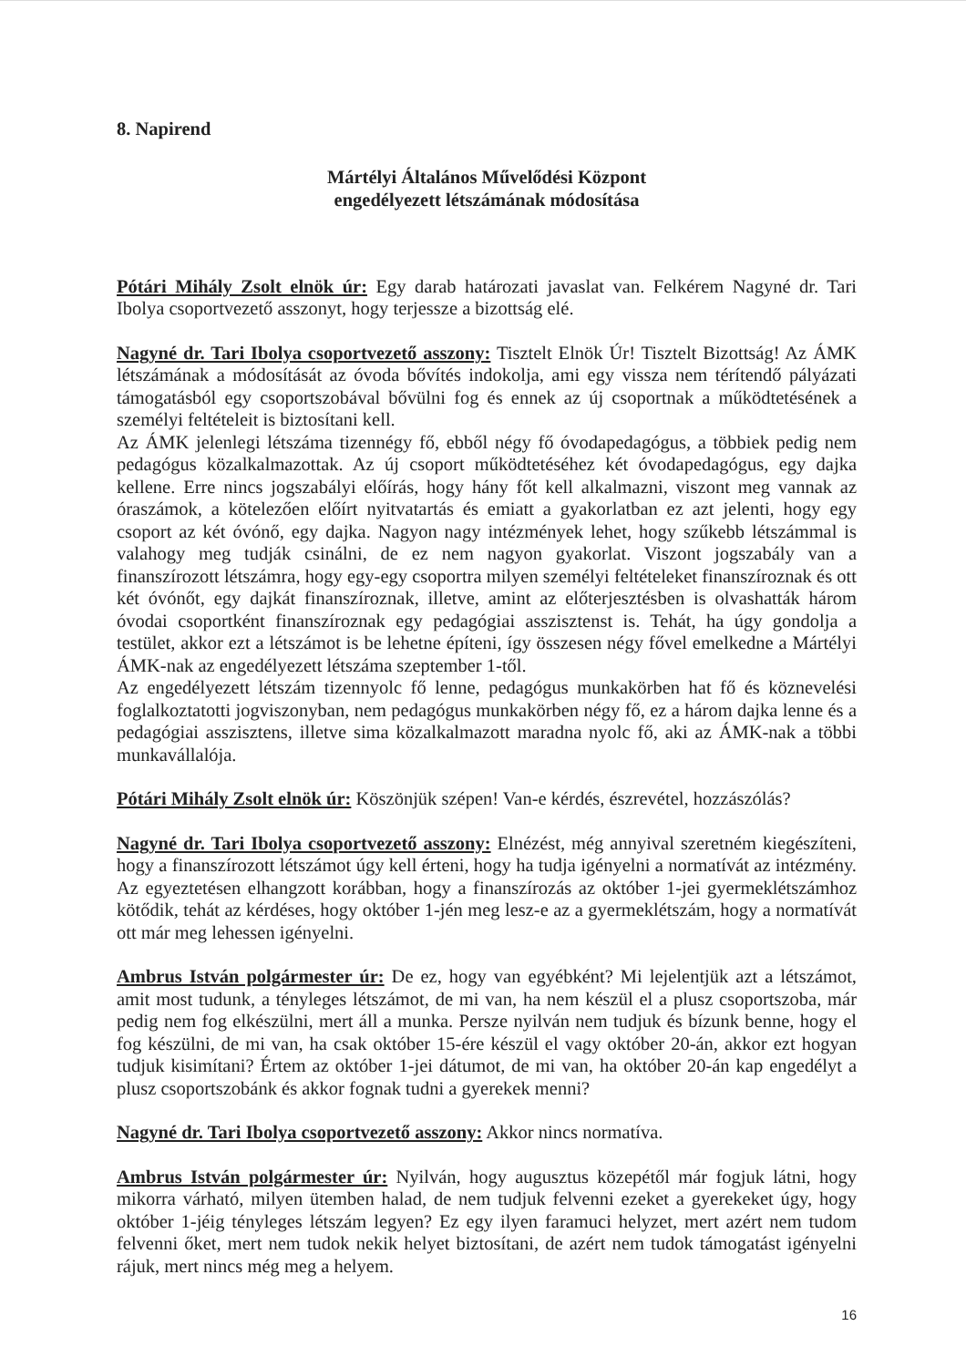8. Napirend
Mártélyi Általános Művelődési Központ
engedélyezett létszámának módosítása
Pótári Mihály Zsolt elnök úr: Egy darab határozati javaslat van. Felkérem Nagyné dr. Tari Ibolya csoportvezető asszonyt, hogy terjessze a bizottság elé.
Nagyné dr. Tari Ibolya csoportvezető asszony: Tisztelt Elnök Úr! Tisztelt Bizottság! Az ÁMK létszámának a módosítását az óvoda bővítés indokolja, ami egy vissza nem térítendő pályázati támogatásból egy csoportszobával bővülni fog és ennek az új csoportnak a működtetésének a személyi feltételeit is biztosítani kell.
Az ÁMK jelenlegi létszáma tizennégy fő, ebből négy fő óvodapedagógus, a többiek pedig nem pedagógus közalkalmazottak. Az új csoport működtetéséhez két óvodapedagógus, egy dajka kellene. Erre nincs jogszabályi előírás, hogy hány főt kell alkalmazni, viszont meg vannak az óraszámok, a kötelezően előírt nyitvatartás és emiatt a gyakorlatban ez azt jelenti, hogy egy csoport az két óvónő, egy dajka. Nagyon nagy intézmények lehet, hogy szűkebb létszámmal is valahogy meg tudják csinálni, de ez nem nagyon gyakorlat. Viszont jogszabály van a finanszírozott létszámra, hogy egy-egy csoportra milyen személyi feltételeket finanszíroznak és ott két óvónőt, egy dajkát finanszíroznak, illetve, amint az előterjesztésben is olvashatták három óvodai csoportként finanszíroznak egy pedagógiai asszisztenst is. Tehát, ha úgy gondolja a testület, akkor ezt a létszámot is be lehetne építeni, így összesen négy fővel emelkedne a Mártélyi ÁMK-nak az engedélyezett létszáma szeptember 1-től.
Az engedélyezett létszám tizennyolc fő lenne, pedagógus munkakörben hat fő és köznevelési foglalkoztatotti jogviszonyban, nem pedagógus munkakörben négy fő, ez a három dajka lenne és a pedagógiai asszisztens, illetve sima közalkalmazott maradna nyolc fő, aki az ÁMK-nak a többi munkavállalója.
Pótári Mihály Zsolt elnök úr: Köszönjük szépen! Van-e kérdés, észrevétel, hozzászólás?
Nagyné dr. Tari Ibolya csoportvezető asszony: Elnézést, még annyival szeretném kiegészíteni, hogy a finanszírozott létszámot úgy kell érteni, hogy ha tudja igényelni a normatívát az intézmény. Az egyeztetésen elhangzott korábban, hogy a finanszírozás az október 1-jei gyermeklétszámhoz kötődik, tehát az kérdéses, hogy október 1-jén meg lesz-e az a gyermeklétszám, hogy a normatívát ott már meg lehessen igényelni.
Ambrus István polgármester úr: De ez, hogy van egyébként? Mi lejelentjük azt a létszámot, amit most tudunk, a tényleges létszámot, de mi van, ha nem készül el a plusz csoportszoba, már pedig nem fog elkészülni, mert áll a munka. Persze nyilván nem tudjuk és bízunk benne, hogy el fog készülni, de mi van, ha csak október 15-ére készül el vagy október 20-án, akkor ezt hogyan tudjuk kisimítani? Értem az október 1-jei dátumot, de mi van, ha október 20-án kap engedélyt a plusz csoportszobánk és akkor fognak tudni a gyerekek menni?
Nagyné dr. Tari Ibolya csoportvezető asszony: Akkor nincs normatíva.
Ambrus István polgármester úr: Nyilván, hogy augusztus közepétől már fogjuk látni, hogy mikorra várható, milyen ütemben halad, de nem tudjuk felvenni ezeket a gyerekeket úgy, hogy október 1-jéig tényleges létszám legyen? Ez egy ilyen faramuci helyzet, mert azért nem tudom felvenni őket, mert nem tudok nekik helyet biztosítani, de azért nem tudok támogatást igényelni rájuk, mert nincs még meg a helyem.
16